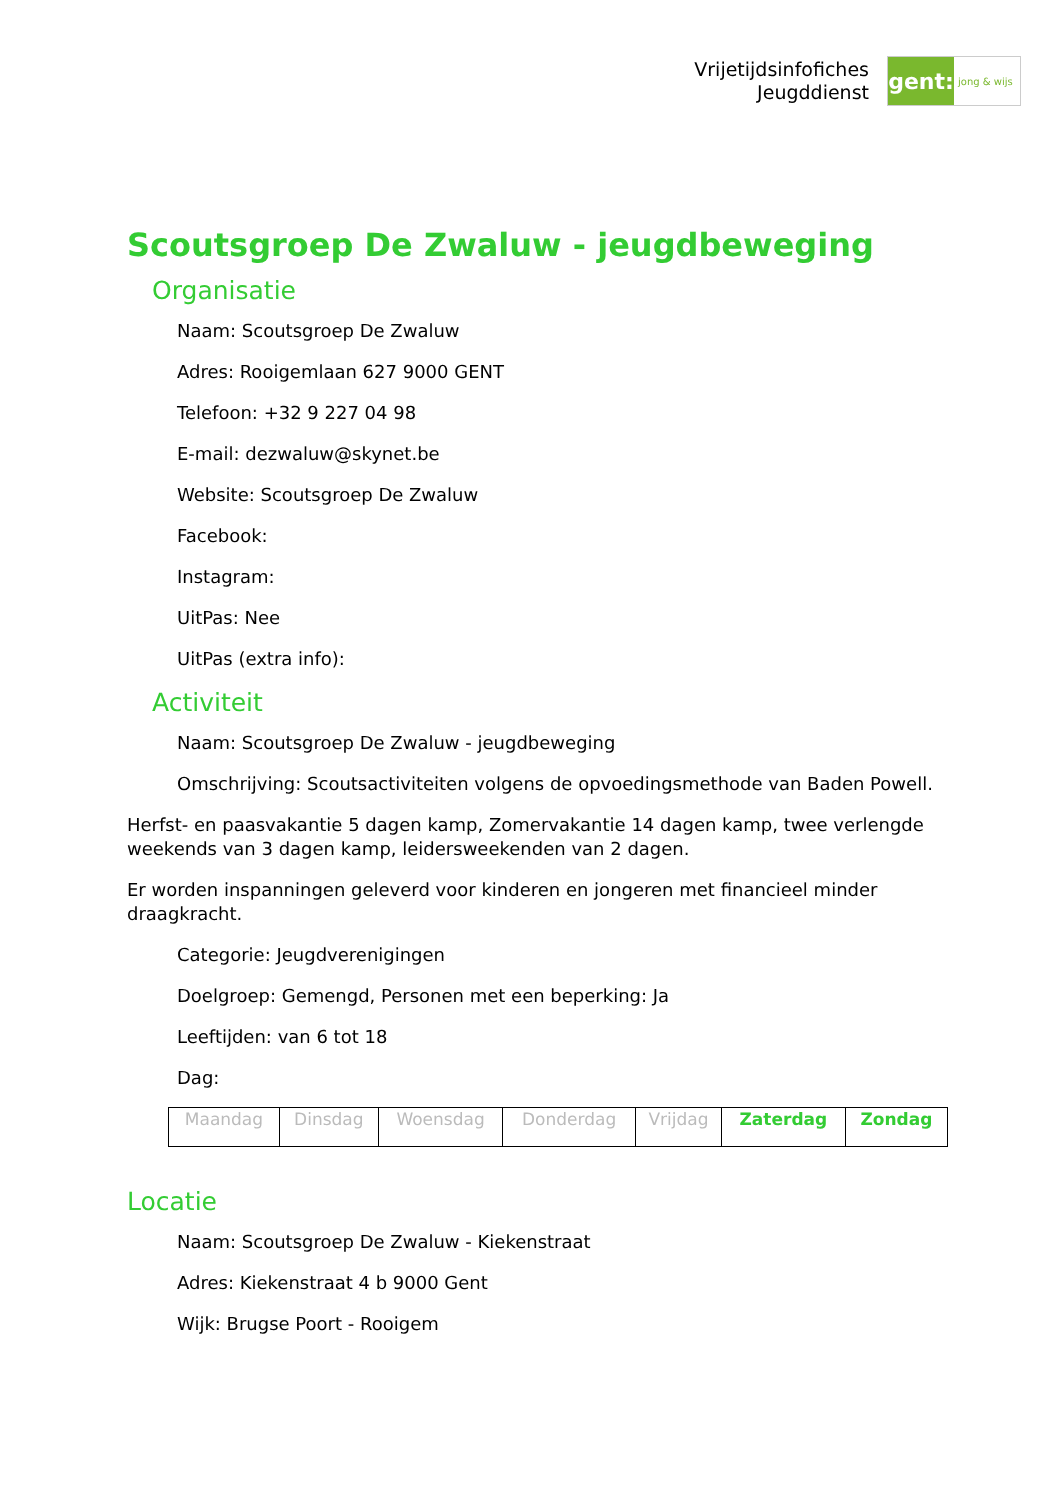Vrijetijdsinfofiches
Jeugddienst
gent:
jong & wijs
Scoutsgroep De Zwaluw - jeugdbeweging
Organisatie
Naam: Scoutsgroep De Zwaluw
Adres: Rooigemlaan 627 9000 GENT
Telefoon: +32 9 227 04 98
E-mail: dezwaluw@skynet.be
Website: Scoutsgroep De Zwaluw
Facebook:
Instagram:
UitPas: Nee
UitPas (extra info):
Activiteit
Naam: Scoutsgroep De Zwaluw - jeugdbeweging
Omschrijving: Scoutsactiviteiten volgens de opvoedingsmethode van Baden Powell.
Herfst- en paasvakantie 5 dagen kamp, Zomervakantie 14 dagen kamp, twee verlengde weekends van 3 dagen kamp, leidersweekenden van 2 dagen.
Er worden inspanningen geleverd voor kinderen en jongeren met financieel minder draagkracht.
Categorie: Jeugdverenigingen
Doelgroep: Gemengd, Personen met een beperking: Ja
Leeftijden: van 6 tot 18
Dag:
| Maandag | Dinsdag | Woensdag | Donderdag | Vrijdag | Zaterdag | Zondag |
Locatie
Naam: Scoutsgroep De Zwaluw - Kiekenstraat
Adres: Kiekenstraat 4 b 9000 Gent
Wijk: Brugse Poort - Rooigem